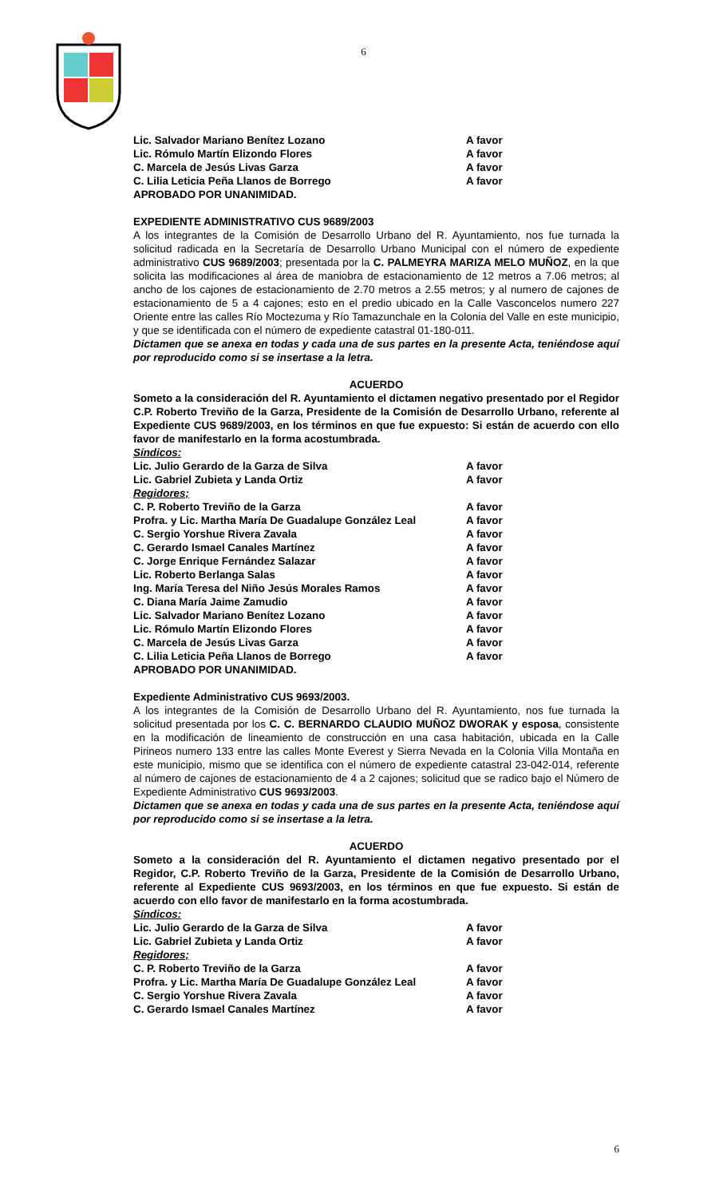6
Lic. Salvador Mariano Benítez Lozano A favor
Lic. Rómulo Martín Elizondo Flores A favor
C. Marcela de Jesús Livas Garza A favor
C. Lilia Leticia Peña Llanos de Borrego A favor
APROBADO POR UNANIMIDAD.
EXPEDIENTE ADMINISTRATIVO CUS 9689/2003
A los integrantes de la Comisión de Desarrollo Urbano del R. Ayuntamiento, nos fue turnada la solicitud radicada en la Secretaría de Desarrollo Urbano Municipal con el número de expediente administrativo CUS 9689/2003; presentada por la C. PALMEYRA MARIZA MELO MUÑOZ, en la que solicita las modificaciones al área de maniobra de estacionamiento de 12 metros a 7.06 metros; al ancho de los cajones de estacionamiento de 2.70 metros a 2.55 metros; y al numero de cajones de estacionamiento de 5 a 4 cajones; esto en el predio ubicado en la Calle Vasconcelos numero 227 Oriente entre las calles Río Moctezuma y Río Tamazunchale en la Colonia del Valle en este municipio, y que se identificada con el número de expediente catastral 01-180-011.
Dictamen que se anexa en todas y cada una de sus partes en la presente Acta, teniéndose aquí por reproducido como si se insertase a la letra.
ACUERDO
Someto a la consideración del R. Ayuntamiento el dictamen negativo presentado por el Regidor C.P. Roberto Treviño de la Garza, Presidente de la Comisión de Desarrollo Urbano, referente al Expediente CUS 9689/2003, en los términos en que fue expuesto: Si están de acuerdo con ello favor de manifestarlo en la forma acostumbrada.
Síndicos:
Lic. Julio Gerardo de la Garza de Silva A favor
Lic. Gabriel Zubieta y Landa Ortiz A favor
Regidores;
C. P. Roberto Treviño de la Garza A favor
Profra. y Lic. Martha María De Guadalupe González Leal A favor
C. Sergio Yorshue Rivera Zavala A favor
C. Gerardo Ismael Canales Martínez A favor
C. Jorge Enrique Fernández Salazar A favor
Lic. Roberto Berlanga Salas A favor
Ing. María Teresa del Niño Jesús Morales Ramos A favor
C. Diana María Jaime Zamudio A favor
Lic. Salvador Mariano Benítez Lozano A favor
Lic. Rómulo Martín Elizondo Flores A favor
C. Marcela de Jesús Livas Garza A favor
C. Lilia Leticia Peña Llanos de Borrego A favor
APROBADO POR UNANIMIDAD.
Expediente Administrativo CUS 9693/2003.
A los integrantes de la Comisión de Desarrollo Urbano del R. Ayuntamiento, nos fue turnada la solicitud presentada por los C. C. BERNARDO CLAUDIO MUÑOZ DWORAK y esposa, consistente en la modificación de lineamiento de construcción en una casa habitación, ubicada en la Calle Pirineos numero 133 entre las calles Monte Everest y Sierra Nevada en la Colonia Villa Montaña en este municipio, mismo que se identifica con el número de expediente catastral 23-042-014, referente al número de cajones de estacionamiento de 4 a 2 cajones; solicitud que se radico bajo el Número de Expediente Administrativo CUS 9693/2003.
Dictamen que se anexa en todas y cada una de sus partes en la presente Acta, teniéndose aquí por reproducido como si se insertase a la letra.
ACUERDO
Someto a la consideración del R. Ayuntamiento el dictamen negativo presentado por el Regidor, C.P. Roberto Treviño de la Garza, Presidente de la Comisión de Desarrollo Urbano, referente al Expediente CUS 9693/2003, en los términos en que fue expuesto. Si están de acuerdo con ello favor de manifestarlo en la forma acostumbrada.
Síndicos:
Lic. Julio Gerardo de la Garza de Silva A favor
Lic. Gabriel Zubieta y Landa Ortiz A favor
Regidores;
C. P. Roberto Treviño de la Garza A favor
Profra. y Lic. Martha María De Guadalupe González Leal A favor
C. Sergio Yorshue Rivera Zavala A favor
C. Gerardo Ismael Canales Martínez A favor
6